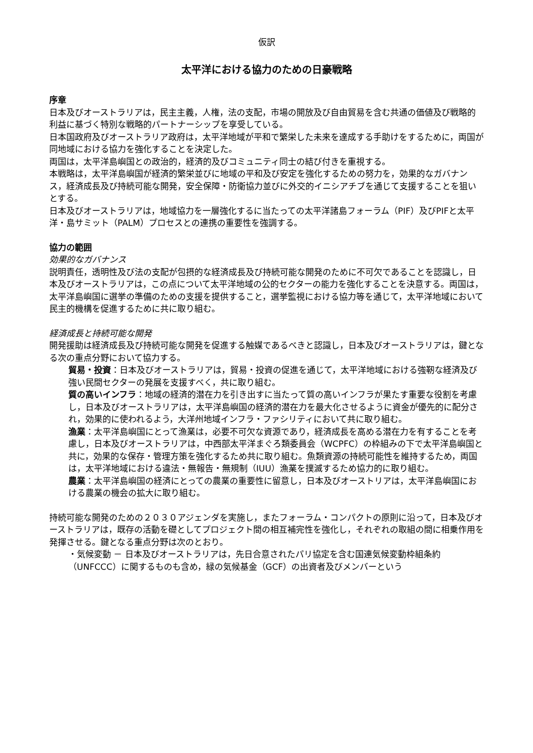仮訳
太平洋における協力のための日豪戦略
序章
日本及びオーストラリアは，民主主義，人権，法の支配，市場の開放及び自由貿易を含む共通の価値及び戦略的利益に基づく特別な戦略的パートナーシップを享受している。
日本国政府及びオーストラリア政府は，太平洋地域が平和で繁栄した未来を達成する手助けをするために，両国が同地域における協力を強化することを決定した。
両国は，太平洋島嶼国との政治的，経済的及びコミュニティ同士の結び付きを重視する。
本戦略は，太平洋島嶼国が経済的繁栄並びに地域の平和及び安定を強化するための努力を，効果的なガバナンス，経済成長及び持続可能な開発，安全保障・防衛協力並びに外交的イニシアチブを通じて支援することを狙いとする。
日本及びオーストラリアは，地域協力を一層強化するに当たっての太平洋諸島フォーラム（PIF）及びPIFと太平洋・島サミット（PALM）プロセスとの連携の重要性を強調する。
協力の範囲
効果的なガバナンス
説明責任，透明性及び法の支配が包摂的な経済成長及び持続可能な開発のために不可欠であることを認識し，日本及びオーストラリアは，この点について太平洋地域の公的セクターの能力を強化することを決意する。両国は，太平洋島嶼国に選挙の準備のための支援を提供すること，選挙監視における協力等を通じて，太平洋地域において民主的機構を促進するために共に取り組む。
経済成長と持続可能な開発
開発援助は経済成長及び持続可能な開発を促進する触媒であるべきと認識し，日本及びオーストラリアは，鍵となる次の重点分野において協力する。
貿易・投資：日本及びオーストラリアは，貿易・投資の促進を通じて，太平洋地域における強靭な経済及び強い民間セクターの発展を支援すべく，共に取り組む。
質の高いインフラ：地域の経済的潜在力を引き出すに当たって質の高いインフラが果たす重要な役割を考慮し，日本及びオーストラリアは，太平洋島嶼国の経済的潜在力を最大化させるように資金が優先的に配分され，効果的に使われるよう，大洋州地域インフラ・ファシリティにおいて共に取り組む。
漁業：太平洋島嶼国にとって漁業は，必要不可欠な資源であり，経済成長を高める潜在力を有することを考慮し，日本及びオーストラリアは，中西部太平洋まぐろ類委員会（WCPFC）の枠組みの下で太平洋島嶼国と共に，効果的な保存・管理方策を強化するため共に取り組む。魚類資源の持続可能性を維持するため，両国は，太平洋地域における違法・無報告・無規制（IUU）漁業を撲滅するため協力的に取り組む。
農業：太平洋島嶼国の経済にとっての農業の重要性に留意し，日本及びオーストリアは，太平洋島嶼国における農業の機会の拡大に取り組む。
持続可能な開発のための２０３０アジェンダを実施し，またフォーラム・コンパクトの原則に沿って，日本及びオーストラリアは，既存の活動を礎としてプロジェクト間の相互補完性を強化し，それぞれの取組の間に相乗作用を発揮させる。鍵となる重点分野は次のとおり。
・気候変動 － 日本及びオーストラリアは，先日合意されたパリ協定を含む国連気候変動枠組条約（UNFCCC）に関するものも含め，緑の気候基金（GCF）の出資者及びメンバーという